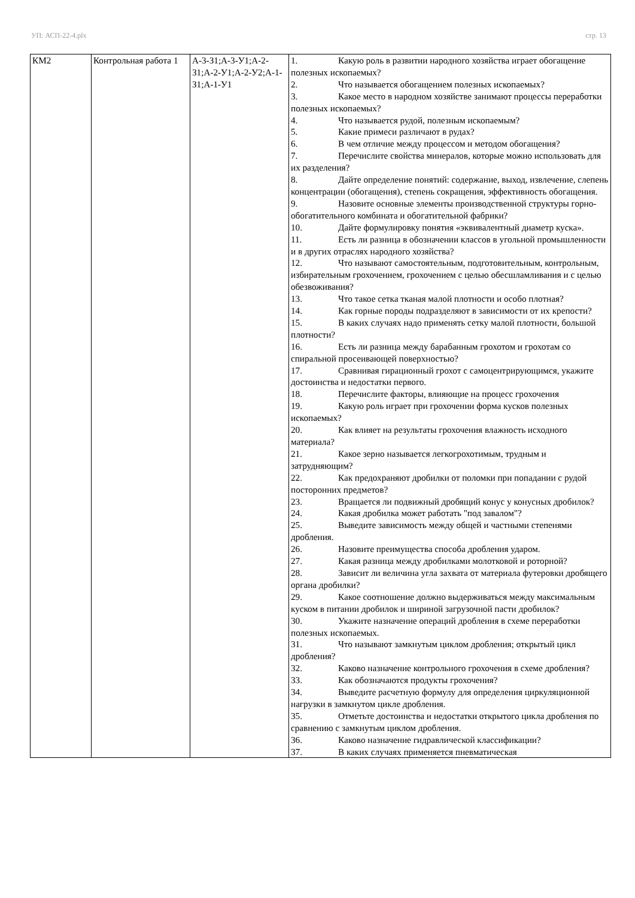УП: АСП-22-4.plx стр. 13
| КМ2 | Контрольная работа 1 | А-3-З1;А-3-У1;А-2-З1;А-2-У1;А-2-У2;А-1-З1;А-1-У1 | 1. Какую роль в развитии народного хозяйства играет обогащение полезных ископаемых? 2. Что называется обогащением полезных ископаемых? 3. Какое место в народном хозяйстве занимают процессы переработки полезных ископаемых? 4. Что называется рудой, полезным ископаемым? 5. Какие примеси различают в рудах? 6. В чем отличие между процессом и методом обогащения? 7. Перечислите свойства минералов, которые можно использовать для их разделения? 8. Дайте определение понятий: содержание, выход, извлечение, слепень концентрации (обогащения), степень сокращения, эффективность обогащения. 9. Назовите основные элементы производственной структуры горно-обогатительного комбината и обогатительной фабрики? 10. Дайте формулировку понятия «эквивалентный диаметр куска». 11. Есть ли разница в обозначении классов в угольной промышленности и в других отраслях народного хозяйства? 12. Что называют самостоятельным, подготовительным, контрольным, избирательным грохочением, грохочением с целью обесшламливания и с целью обезвоживания? 13. Что такое сетка тканая малой плотности и особо плотная? 14. Как горные породы подразделяют в зависимости от их крепости? 15. В каких случаях надо применять сетку малой плотности, большой плотности? 16. Есть ли разница между барабанным грохотом и грохотам со спиральной просеивающей поверхностью? 17. Сравнивая гирационный грохот с самоцентрирующимся, укажите достоинства и недостатки первого. 18. Перечислите факторы, влияющие на процесс грохочения 19. Какую роль играет при грохочении форма кусков полезных ископаемых? 20. Как влияет на результаты грохочения влажность исходного материала? 21. Какое зерно называется легкогрохотимым, трудным и затрудняющим? 22. Как предохраняют дробилки от поломки при попадании с рудой посторонних предметов? 23. Вращается ли подвижный дробящий конус у конусных дробилок? 24. Какая дробилка может работать "под завалом"? 25. Выведите зависимость между общей и частными степенями дробления. 26. Назовите преимущества способа дробления ударом. 27. Какая разница между дробилками молотковой и роторной? 28. Зависит ли величина угла захвата от материала футеровки дробящего органа дробилки? 29. Какое соотношение должно выдерживаться между максимальным куском в питании дробилок и шириной загрузочной пасти дробилок? 30. Укажите назначение операций дробления в схеме переработки полезных ископаемых. 31. Что называют замкнутым циклом дробления; открытый цикл дробления? 32. Каково назначение контрольного грохочения в схеме дробления? 33. Как обозначаются продукты грохочения? 34. Выведите расчетную формулу для определения циркуляционной нагрузки в замкнутом цикле дробления. 35. Отметьте достоинства и недостатки открытого цикла дробления по сравнению с замкнутым циклом дробления. 36. Каково назначение гидравлической классификации? 37. В каких случаях применяется пневматическая |